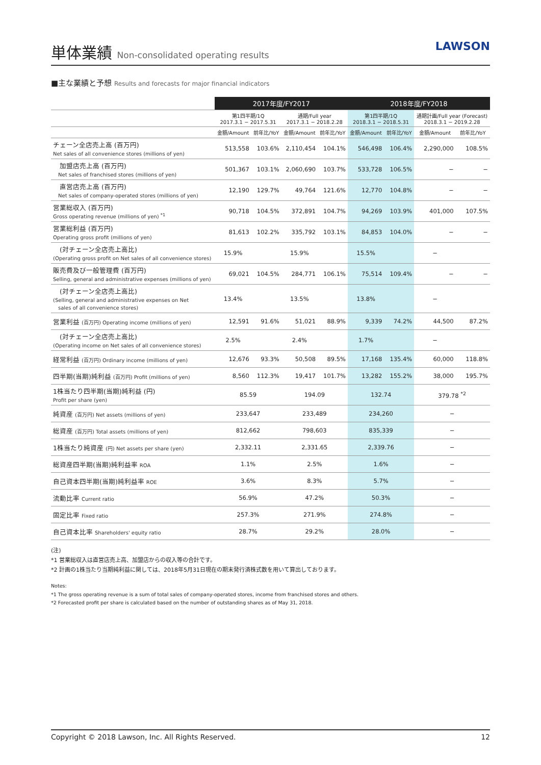単体業績 Non-consolidated operating results
LAWSON
■主な業績と予想 Results and forecasts for major financial indicators
| | 2017年度/FY2017 | | | | 2018年度/FY2018 | | | |
| --- | --- | --- | --- | --- | --- | --- | --- | --- |
| | 第1四半期/1Q 2017.3.1 − 2017.5.31 | | 通期/Full year 2017.3.1 − 2018.2.28 | | 第1四半期/1Q 2018.3.1 − 2018.5.31 | | 通期計画/Full year (Forecast) 2018.3.1 − 2019.2.28 | |
| | 金額/Amount | 前年比/YoY | 金額/Amount | 前年比/YoY | 金額/Amount | 前年比/YoY | 金額/Amount | 前年比/YoY |
| チェーン全店売上高 (百万円) Net sales of all convenience stores (millions of yen) | 513,558 | 103.6% | 2,110,454 | 104.1% | 546,498 | 106.4% | 2,290,000 | 108.5% |
| 加盟店売上高 (百万円) Net sales of franchised stores (millions of yen) | 501,367 | 103.1% | 2,060,690 | 103.7% | 533,728 | 106.5% | − | − |
| 直営店売上高 (百万円) Net sales of company-operated stores (millions of yen) | 12,190 | 129.7% | 49,764 | 121.6% | 12,770 | 104.8% | − | − |
| 営業総収入 (百万円) Gross operating revenue (millions of yen) <sup>*1</sup> | 90,718 | 104.5% | 372,891 | 104.7% | 94,269 | 103.9% | 401,000 | 107.5% |
| 営業総利益 (百万円) Operating gross profit (millions of yen) | 81,613 | 102.2% | 335,792 | 103.1% | 84,853 | 104.0% | − | − |
| (対チェーン全店売上高比) (Operating gross profit on Net sales of all convenience stores) | 15.9% | | 15.9% | | 15.5% | | − | |
| 販売費及び一般管理費 (百万円) Selling, general and administrative expenses (millions of yen) | 69,021 | 104.5% | 284,771 | 106.1% | 75,514 | 109.4% | − | − |
| (対チェーン全店売上高比) (Selling, general and administrative expenses on Net sales of all convenience stores) | 13.4% | | 13.5% | | 13.8% | | − | |
| 営業利益 (百万円) Operating income (millions of yen) | 12,591 | 91.6% | 51,021 | 88.9% | 9,339 | 74.2% | 44,500 | 87.2% |
| (対チェーン全店売上高比) (Operating income on Net sales of all convenience stores) | 2.5% | | 2.4% | | 1.7% | | − | |
| 経常利益 (百万円) Ordinary income (millions of yen) | 12,676 | 93.3% | 50,508 | 89.5% | 17,168 | 135.4% | 60,000 | 118.8% |
| 四半期(当期)純利益 (百万円) Profit (millions of yen) | 8,560 | 112.3% | 19,417 | 101.7% | 13,282 | 155.2% | 38,000 | 195.7% |
| 1株当たり四半期(当期)純利益 (円) Profit per share (yen) | 85.59 | | 194.09 | | 132.74 | | 379.78 <sup>*2</sup> | |
| 純資産 (百万円) Net assets (millions of yen) | 233,647 | | 233,489 | | 234,260 | | − | |
| 総資産 (百万円) Total assets (millions of yen) | 812,662 | | 798,603 | | 835,339 | | − | |
| 1株当たり純資産 (円) Net assets per share (yen) | 2,332.11 | | 2,331.65 | | 2,339.76 | | − | |
| 総資産四半期(当期)純利益率 ROA | 1.1% | | 2.5% | | 1.6% | | − | |
| 自己資本四半期(当期)純利益率 ROE | 3.6% | | 8.3% | | 5.7% | | − | |
| 流動比率 Current ratio | 56.9% | | 47.2% | | 50.3% | | − | |
| 固定比率 Fixed ratio | 257.3% | | 271.9% | | 274.8% | | − | |
| 自己資本比率 Shareholders' equity ratio | 28.7% | | 29.2% | | 28.0% | | − | |
(注)
*1 営業総収入は直営店売上高、加盟店からの収入等の合計です。
*2 計画の1株当たり当期純利益に関しては、2018年5月31日現在の期末発行済株式数を用いて算出しております。
Notes:
*1 The gross operating revenue is a sum of total sales of company-operated stores, income from franchised stores and others.
*2 Forecasted profit per share is calculated based on the number of outstanding shares as of May 31, 2018.
Copyright © 2018 Lawson, Inc. All Rights Reserved. 12